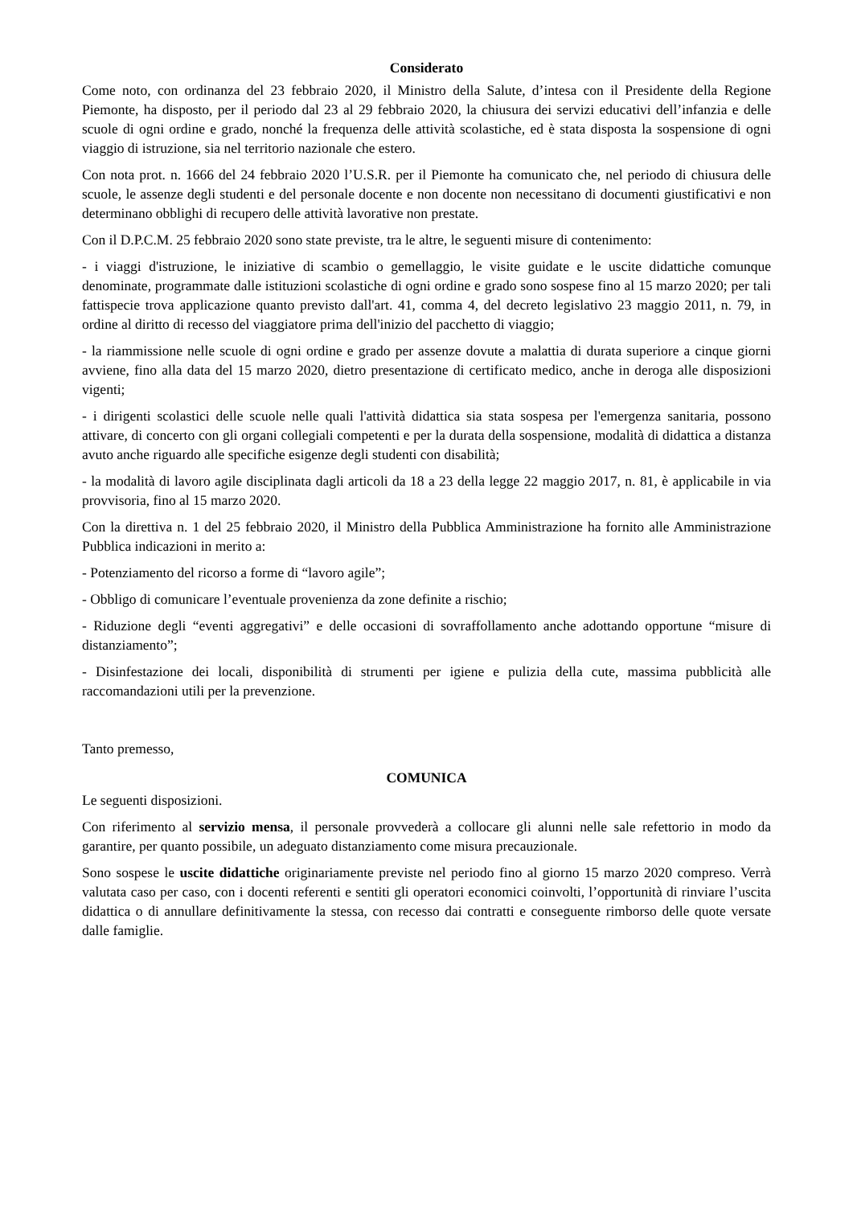Considerato
Come noto, con ordinanza del 23 febbraio 2020, il Ministro della Salute, d’intesa con il Presidente della Regione Piemonte, ha disposto, per il periodo dal 23 al 29 febbraio 2020, la chiusura dei servizi educativi dell’infanzia e delle scuole di ogni ordine e grado, nonché la frequenza delle attività scolastiche, ed è stata disposta la sospensione di ogni viaggio di istruzione, sia nel territorio nazionale che estero.
Con nota prot. n. 1666 del 24 febbraio 2020 l’U.S.R. per il Piemonte ha comunicato che, nel periodo di chiusura delle scuole, le assenze degli studenti e del personale docente e non docente non necessitano di documenti giustificativi e non determinano obblighi di recupero delle attività lavorative non prestate.
Con il D.P.C.M. 25 febbraio 2020 sono state previste, tra le altre, le seguenti misure di contenimento:
- i viaggi d'istruzione, le iniziative di scambio o gemellaggio, le visite guidate e le uscite didattiche comunque denominate, programmate dalle istituzioni scolastiche di ogni ordine e grado sono sospese fino al 15 marzo 2020; per tali fattispecie trova applicazione quanto previsto dall'art. 41, comma 4, del decreto legislativo 23 maggio 2011, n. 79, in ordine al diritto di recesso del viaggiatore prima dell'inizio del pacchetto di viaggio;
- la riammissione nelle scuole di ogni ordine e grado per assenze dovute a malattia di durata superiore a cinque giorni avviene, fino alla data del 15 marzo 2020, dietro presentazione di certificato medico, anche in deroga alle disposizioni vigenti;
- i dirigenti scolastici delle scuole nelle quali l'attività didattica sia stata sospesa per l'emergenza sanitaria, possono attivare, di concerto con gli organi collegiali competenti e per la durata della sospensione, modalità di didattica a distanza avuto anche riguardo alle specifiche esigenze degli studenti con disabilità;
- la modalità di lavoro agile disciplinata dagli articoli da 18 a 23 della legge 22 maggio 2017, n. 81, è applicabile in via provvisoria, fino al 15 marzo 2020.
Con la direttiva n. 1 del 25 febbraio 2020, il Ministro della Pubblica Amministrazione ha fornito alle Amministrazione Pubblica indicazioni in merito a:
- Potenziamento del ricorso a forme di “lavoro agile”;
- Obbligo di comunicare l’eventuale provenienza da zone definite a rischio;
- Riduzione degli “eventi aggregativi” e delle occasioni di sovraffollamento anche adottando opportune “misure di distanziamento”;
- Disinfestazione dei locali, disponibilità di strumenti per igiene e pulizia della cute, massima pubblicità alle raccomandazioni utili per la prevenzione.
Tanto premesso,
COMUNICA
Le seguenti disposizioni.
Con riferimento al servizio mensa, il personale provvederà a collocare gli alunni nelle sale refettorio in modo da garantire, per quanto possibile, un adeguato distanziamento come misura precauzionale.
Sono sospese le uscite didattiche originariamente previste nel periodo fino al giorno 15 marzo 2020 compreso. Verrà valutata caso per caso, con i docenti referenti e sentiti gli operatori economici coinvolti, l’opportunità di rinviare l’uscita didattica o di annullare definitivamente la stessa, con recesso dai contratti e conseguente rimborso delle quote versate dalle famiglie.